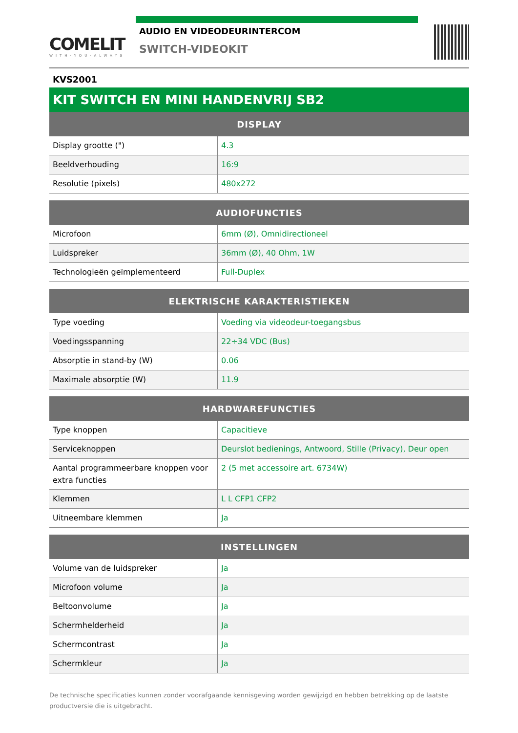COMELIT
WITH·YOU·ALWAYS
AUDIO EN VIDEODEURINTERCOM
SWITCH-VIDEOKIT
KVS2001
KIT SWITCH EN MINI HANDENVRIJ SB2
| DISPLAY | |
| --- | --- |
| Display grootte (") | 4.3 |
| Beeldverhouding | 16:9 |
| Resolutie (pixels) | 480x272 |
| AUDIOFUNCTIES | |
| --- | --- |
| Microfoon | 6mm (Ø), Omnidirectioneel |
| Luidspreker | 36mm (Ø), 40 Ohm, 1W |
| Technologieën geïmplementeerd | Full-Duplex |
| ELEKTRISCHE KARAKTERISTIEKEN | |
| --- | --- |
| Type voeding | Voeding via videodeur-toegangsbus |
| Voedingsspanning | 22÷34 VDC (Bus) |
| Absorptie in stand-by (W) | 0.06 |
| Maximale absorptie (W) | 11.9 |
| HARDWAREFUNCTIES | |
| --- | --- |
| Type knoppen | Capacitieve |
| Serviceknoppen | Deurslot bedienings, Antwoord, Stille (Privacy), Deur open |
| Aantal programmeerbare knoppen voor extra functies | 2 (5 met accessoire art. 6734W) |
| Klemmen | L L CFP1 CFP2 |
| Uitneembare klemmen | Ja |
| INSTELLINGEN | |
| --- | --- |
| Volume van de luidspreker | Ja |
| Microfoon volume | Ja |
| Beltoonvolume | Ja |
| Schermhelderheid | Ja |
| Schermcontrast | Ja |
| Schermkleur | Ja |
De technische specificaties kunnen zonder voorafgaande kennisgeving worden gewijzigd en hebben betrekking op de laatste productversie die is uitgebracht.